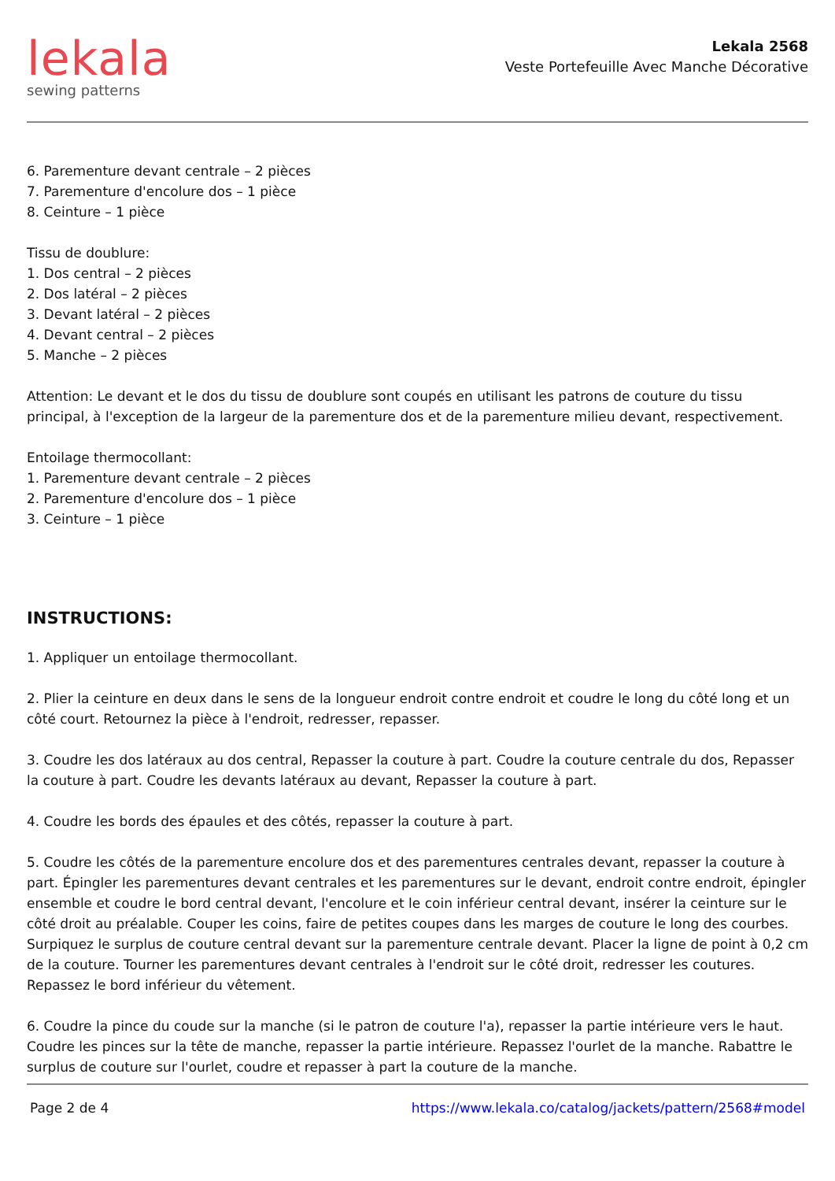lekala
sewing patterns
Lekala 2568
Veste Portefeuille Avec Manche Décorative
6. Parementure devant centrale – 2 pièces
7. Parementure d'encolure dos – 1 pièce
8. Ceinture – 1 pièce
Tissu de doublure:
1. Dos central – 2 pièces
2. Dos latéral – 2 pièces
3. Devant latéral – 2 pièces
4. Devant central – 2 pièces
5. Manche – 2 pièces
Attention: Le devant et le dos du tissu de doublure sont coupés en utilisant les patrons de couture du tissu principal, à l'exception de la largeur de la parementure dos et de la parementure milieu devant, respectivement.
Entoilage thermocollant:
1. Parementure devant centrale – 2 pièces
2. Parementure d'encolure dos – 1 pièce
3. Ceinture – 1 pièce
INSTRUCTIONS:
1. Appliquer un entoilage thermocollant.
2. Plier la ceinture en deux dans le sens de la longueur endroit contre endroit et coudre le long du côté long et un côté court. Retournez la pièce à l'endroit, redresser, repasser.
3. Coudre les dos latéraux au dos central, Repasser la couture à part. Coudre la couture centrale du dos, Repasser la couture à part. Coudre les devants latéraux au devant, Repasser la couture à part.
4. Coudre les bords des épaules et des côtés, repasser la couture à part.
5. Coudre les côtés de la parementure encolure dos et des parementures centrales devant, repasser la couture à part. Épingler les parementures devant centrales et les parementures sur le devant, endroit contre endroit, épingler ensemble et coudre le bord central devant, l'encolure et le coin inférieur central devant, insérer la ceinture sur le côté droit au préalable. Couper les coins, faire de petites coupes dans les marges de couture le long des courbes. Surpiquez le surplus de couture central devant sur la parementure centrale devant. Placer la ligne de point à 0,2 cm de la couture. Tourner les parementures devant centrales à l'endroit sur le côté droit, redresser les coutures. Repassez le bord inférieur du vêtement.
6. Coudre la pince du coude sur la manche (si le patron de couture l'a), repasser la partie intérieure vers le haut. Coudre les pinces sur la tête de manche, repasser la partie intérieure. Repassez l'ourlet de la manche. Rabattre le surplus de couture sur l'ourlet, coudre et repasser à part la couture de la manche.
Page 2 de 4 https://www.lekala.co/catalog/jackets/pattern/2568#model